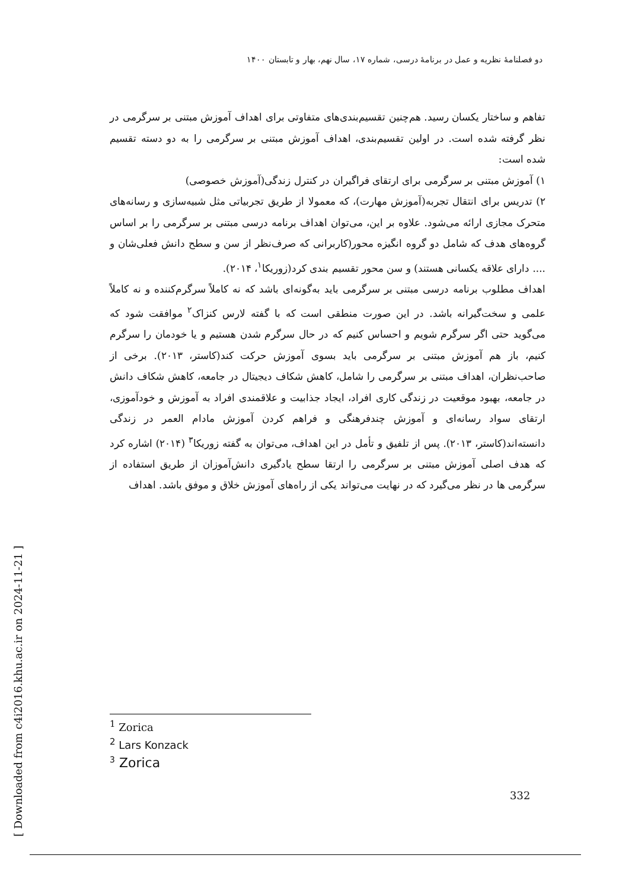دو فصلنامهٔ نظریه و عمل در برنامهٔ درسی، شماره ۱۷، سال نهم، بهار و تابستان ۱۴۰۰
تفاهم و ساختار یکسان رسید. هم‌چنین تقسیم‌بندی‌های متفاوتی برای اهداف آموزش مبتنی بر سرگرمی در نظر گرفته شده است. در اولین تقسیم‌بندی، اهداف آموزش مبتنی بر سرگرمی را به دو دسته تقسیم شده است:
۱) آموزش مبتنی بر سرگرمی برای ارتقای فراگیران در کنترل زندگی(آموزش خصوصی)
۲) تدریس برای انتقال تجربه(آموزش مهارت)، که معمولا از طریق تجربیاتی مثل شبیه‌سازی و رسانه‌های متحرک مجازی ارائه می‌شود. علاوه بر این، می‌توان اهداف برنامه درسی مبتنی بر سرگرمی را بر اساس گروه‌های هدف که شامل دو گروه انگیزه محور(کاربرانی که صرف‌نظر از سن و سطح دانش فعلی‌شان و .... دارای علاقه یکسانی هستند) و سن محور تقسیم بندی کرد(زوریکا<sup>۱</sup>، ۲۰۱۴).
اهداف مطلوب برنامه درسی مبتنی بر سرگرمی باید به‌گونه‌ای باشد که نه کاملاً سرگرم‌کننده و نه کاملاً علمی و سخت‌گیرانه باشد. در این صورت منطقی است که با گفته لارس کنزاک<sup>۲</sup> موافقت شود که می‌گوید حتی اگر سرگرم شویم و احساس کنیم که در حال سرگرم شدن هستیم و یا خودمان را سرگرم کنیم، باز هم آموزش مبتنی بر سرگرمی باید بسوی آموزش حرکت کند(کاستر، ۲۰۱۳). برخی از صاحب‌نظران، اهداف مبتنی بر سرگرمی را شامل، کاهش شکاف دیجیتال در جامعه، کاهش شکاف دانش در جامعه، بهبود موقعیت در زندگی کاری افراد، ایجاد جذابیت و علاقمندی افراد به آموزش و خودآموزی، ارتقای سواد رسانه‌ای و آموزش چندفرهنگی و فراهم کردن آموزش مادام العمر در زندگی دانسته‌اند(کاستر، ۲۰۱۳). پس از تلفیق و تأمل در این اهداف، می‌توان به گفته زوریکا<sup>۳</sup> (۲۰۱۴) اشاره کرد که هدف اصلی آموزش مبتنی بر سرگرمی را ارتقا سطح یادگیری دانش‌آموزان از طریق استفاده از سرگرمی ها در نظر می‌گیرد که در نهایت می‌تواند یکی از راه‌های آموزش خلاق و موفق باشد. اهداف
<sup>1</sup> Zorica
<sup>2</sup> Lars Konzack
<sup>3</sup> Zorica
332
[ Downloaded from c4i2016.khu.ac.ir on 2024-11-21 ]